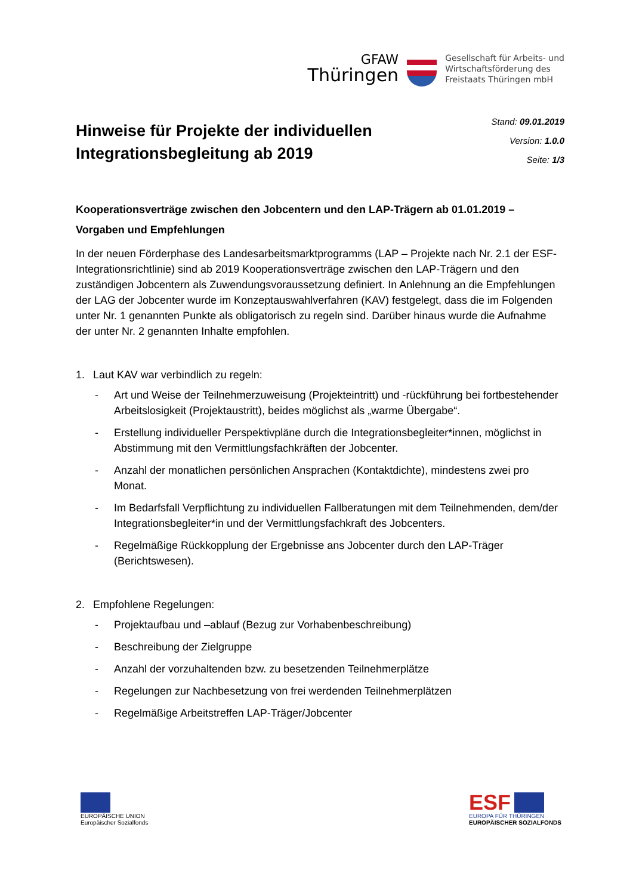GFAW
Thüringen
Gesellschaft für Arbeits- und
Wirtschaftsförderung des
Freistaats Thüringen mbH
Hinweise für Projekte der individuellen
Integrationsbegleitung ab 2019
Stand: 09.01.2019
Version: 1.0.0
Seite: 1/3
Kooperationsverträge zwischen den Jobcentern und den LAP-Trägern ab 01.01.2019 – Vorgaben und Empfehlungen
In der neuen Förderphase des Landesarbeitsmarktprogramms (LAP – Projekte nach Nr. 2.1 der ESF-Integrationsrichtlinie) sind ab 2019 Kooperationsverträge zwischen den LAP-Trägern und den zuständigen Jobcentern als Zuwendungsvoraussetzung definiert. In Anlehnung an die Empfehlungen der LAG der Jobcenter wurde im Konzeptauswahlverfahren (KAV) festgelegt, dass die im Folgenden unter Nr. 1 genannten Punkte als obligatorisch zu regeln sind. Darüber hinaus wurde die Aufnahme der unter Nr. 2 genannten Inhalte empfohlen.
1. Laut KAV war verbindlich zu regeln:
- Art und Weise der Teilnehmerzuweisung (Projekteintritt) und -rückführung bei fortbestehender Arbeitslosigkeit (Projektaustritt), beides möglichst als „warme Übergabe“.
- Erstellung individueller Perspektivpläne durch die Integrationsbegleiter*innen, möglichst in Abstimmung mit den Vermittlungsfachkräften der Jobcenter.
- Anzahl der monatlichen persönlichen Ansprachen (Kontaktdichte), mindestens zwei pro Monat.
- Im Bedarfsfall Verpflichtung zu individuellen Fallberatungen mit dem Teilnehmenden, dem/der Integrationsbegleiter*in und der Vermittlungsfachkraft des Jobcenters.
- Regelmäßige Rückkopplung der Ergebnisse ans Jobcenter durch den LAP-Träger (Berichtswesen).
2. Empfohlene Regelungen:
- Projektaufbau und –ablauf (Bezug zur Vorhabenbeschreibung)
- Beschreibung der Zielgruppe
- Anzahl der vorzuhaltenden bzw. zu besetzenden Teilnehmerplätze
- Regelungen zur Nachbesetzung von frei werdenden Teilnehmerplätzen
- Regelmäßige Arbeitstreffen LAP-Träger/Jobcenter
EUROPÄISCHE UNION
Europäischer Sozialfonds
ESF
EUROPA FÜR THÜRINGEN
EUROPÄISCHER SOZIALFONDS